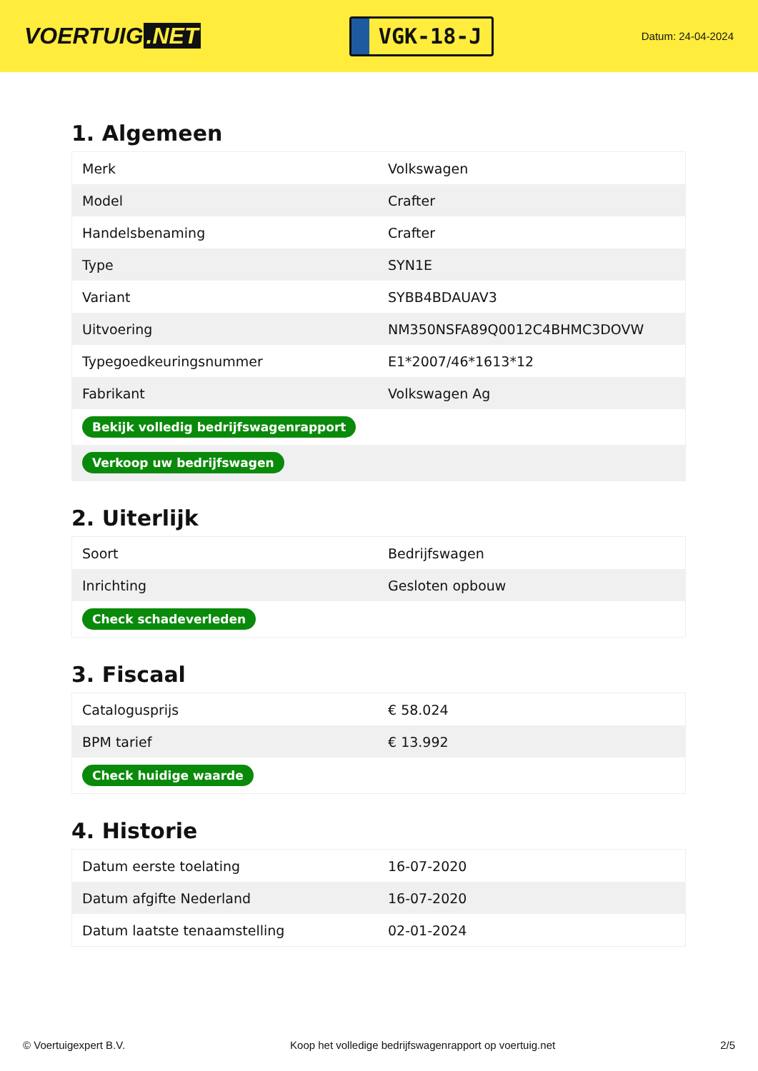VOERTUIG.NET
VGK-18-J
Datum: 24-04-2024
1. Algemeen
| Merk | Volkswagen |
| Model | Crafter |
| Handelsbenaming | Crafter |
| Type | SYN1E |
| Variant | SYBB4BDAUAV3 |
| Uitvoering | NM350NSFA89Q0012C4BHMC3DOVW |
| Typegoedkeuringsnummer | E1*2007/46*1613*12 |
| Fabrikant | Volkswagen Ag |
| Bekijk volledig bedrijfswagenrapport | |
| Verkoop uw bedrijfswagen | |
2. Uiterlijk
| Soort | Bedrijfswagen |
| Inrichting | Gesloten opbouw |
| Check schadeverleden | |
3. Fiscaal
| Catalogusprijs | € 58.024 |
| BPM tarief | € 13.992 |
| Check huidige waarde | |
4. Historie
| Datum eerste toelating | 16-07-2020 |
| Datum afgifte Nederland | 16-07-2020 |
| Datum laatste tenaamstelling | 02-01-2024 |
© Voertuigexpert B.V. Koop het volledige bedrijfswagenrapport op voertuig.net 2/5